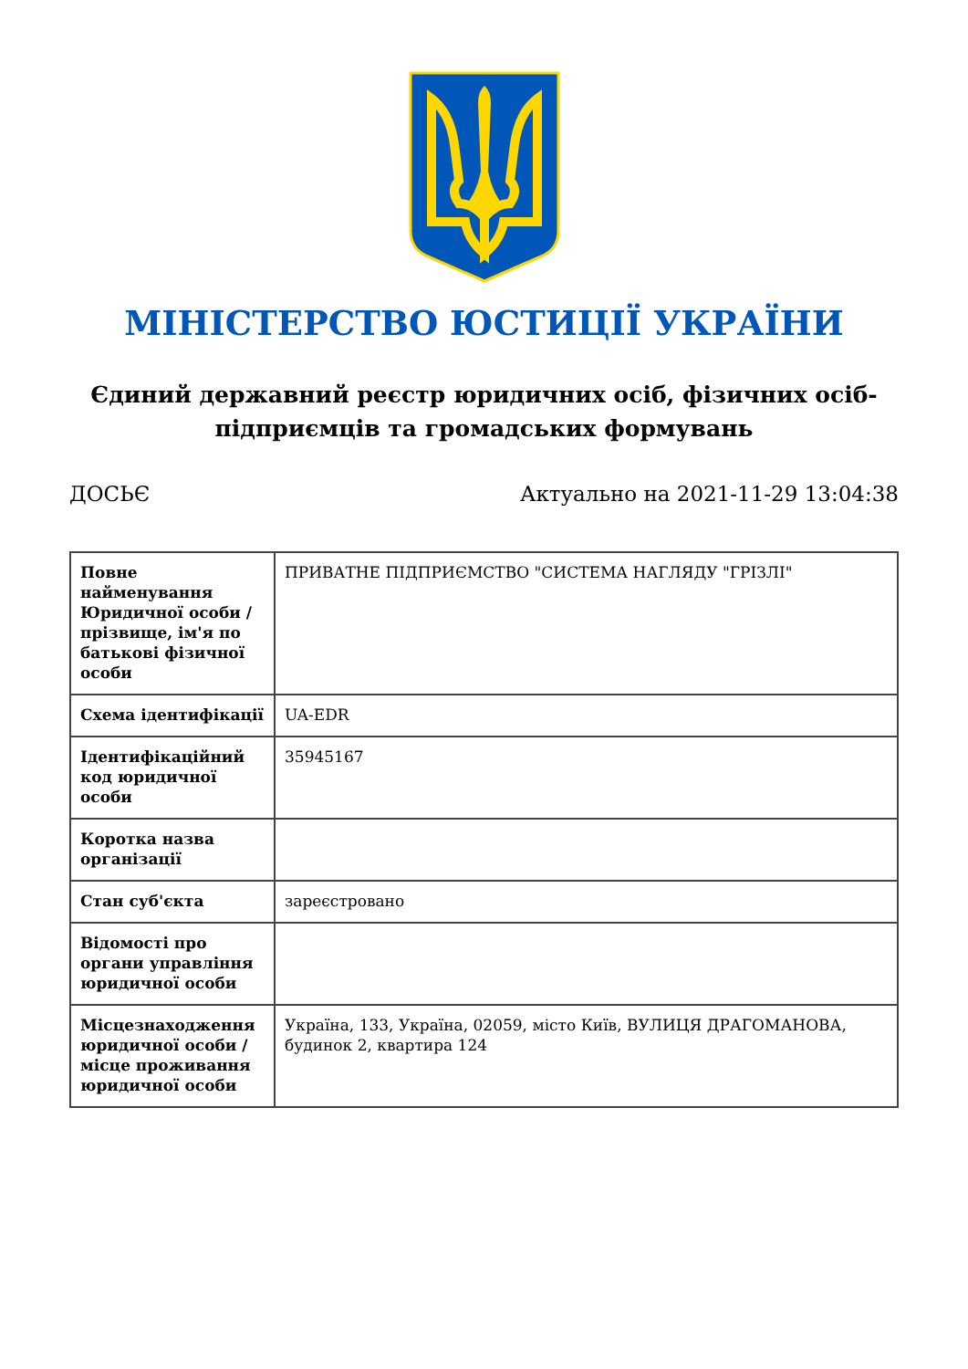МІНІСТЕРСТВО ЮСТИЦІЇ УКРАЇНИ
Єдиний державний реєстр юридичних осіб, фізичних осіб-підприємців та громадських формувань
ДОСЬЄ Актуально на 2021-11-29 13:04:38
| Повне найменування Юридичної особи / прізвище, ім'я по батькові фізичної особи | ПРИВАТНЕ ПІДПРИЄМСТВО "СИСТЕМА НАГЛЯДУ "ГРІЗЛІ" |
| Схема ідентифікації | UA-EDR |
| Ідентифікаційний код юридичної особи | 35945167 |
| Коротка назва організації | |
| Стан суб'єкта | зареєстровано |
| Відомості про органи управління юридичної особи | |
| Місцезнаходження юридичної особи / місце проживання юридичної особи | Україна, 133, Україна, 02059, місто Київ, ВУЛИЦЯ ДРАГОМАНОВА, будинок 2, квартира 124 |